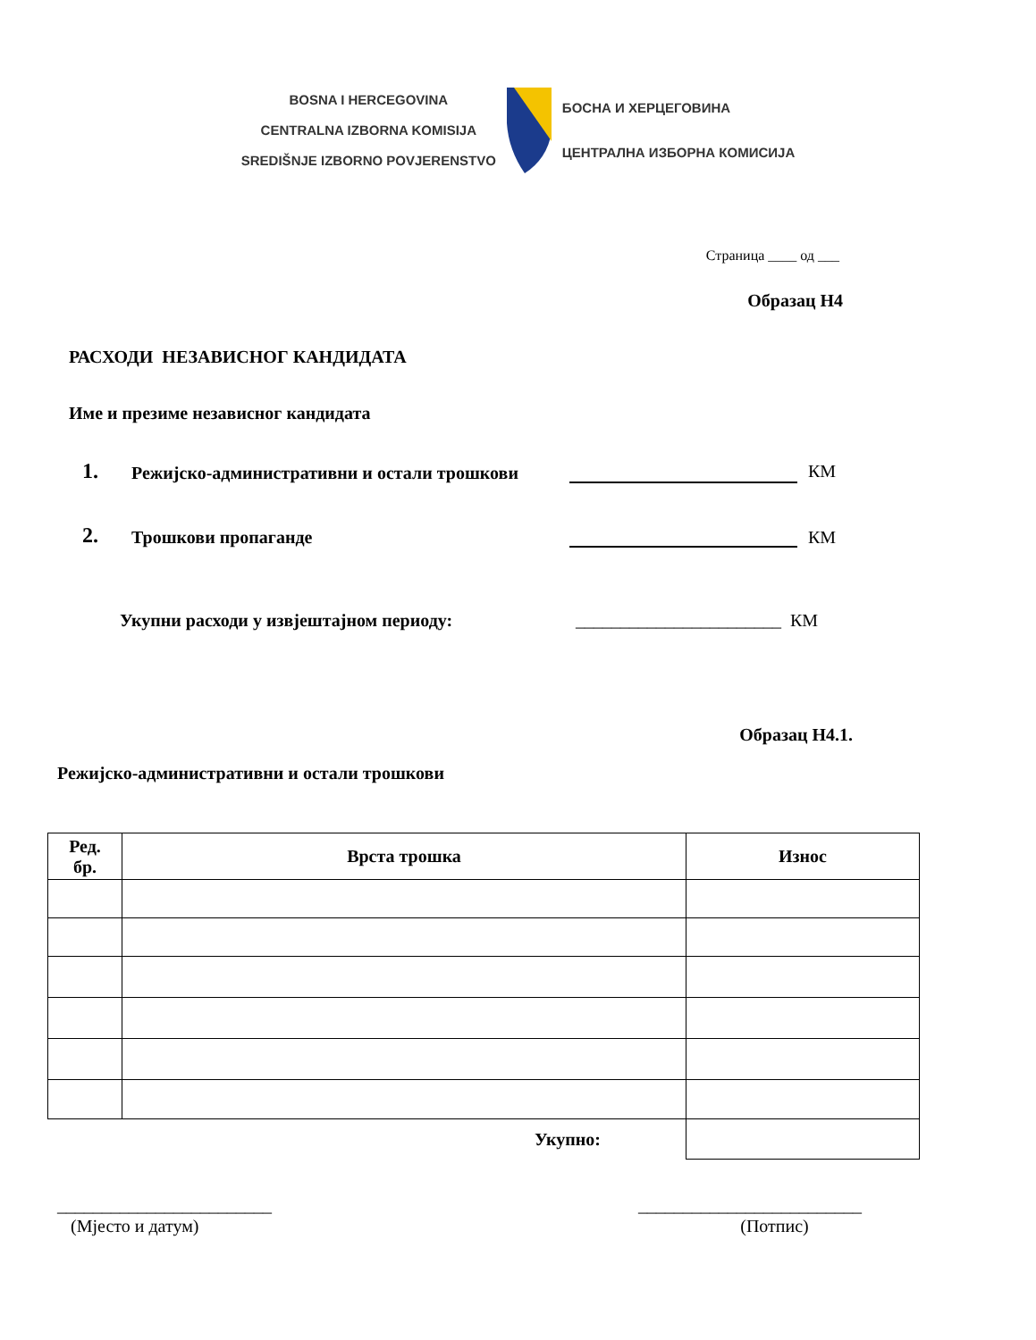BOSNA I HERCEGOVINA
CENTRALNA IZBORNA KOMISIJA
SREDIŠNJE IZBORNO POVJERENSTVO
БОСНА И ХЕРЦЕГОВИНА
ЦЕНТРАЛНА ИЗБОРНА КОМИСИЈА
Страница ____ од ___
Образац Н4
РАСХОДИ НЕЗАВИСНОГ КАНДИДАТА
Име и презиме независног кандидата
1.
Режијско-административни и остали трошкови
КМ
2.
Трошкови пропаганде
КМ
Укупни расходи у извјештајном периоду:
_______________________ КМ
Образац Н4.1.
Режијско-административни и остали трошкови
| Ред. бр. | Врста трошка | Износ |
| --- | --- | --- |
| Укупно: | | |
________________________
(Мјесто и датум)
_________________________
(Потпис)